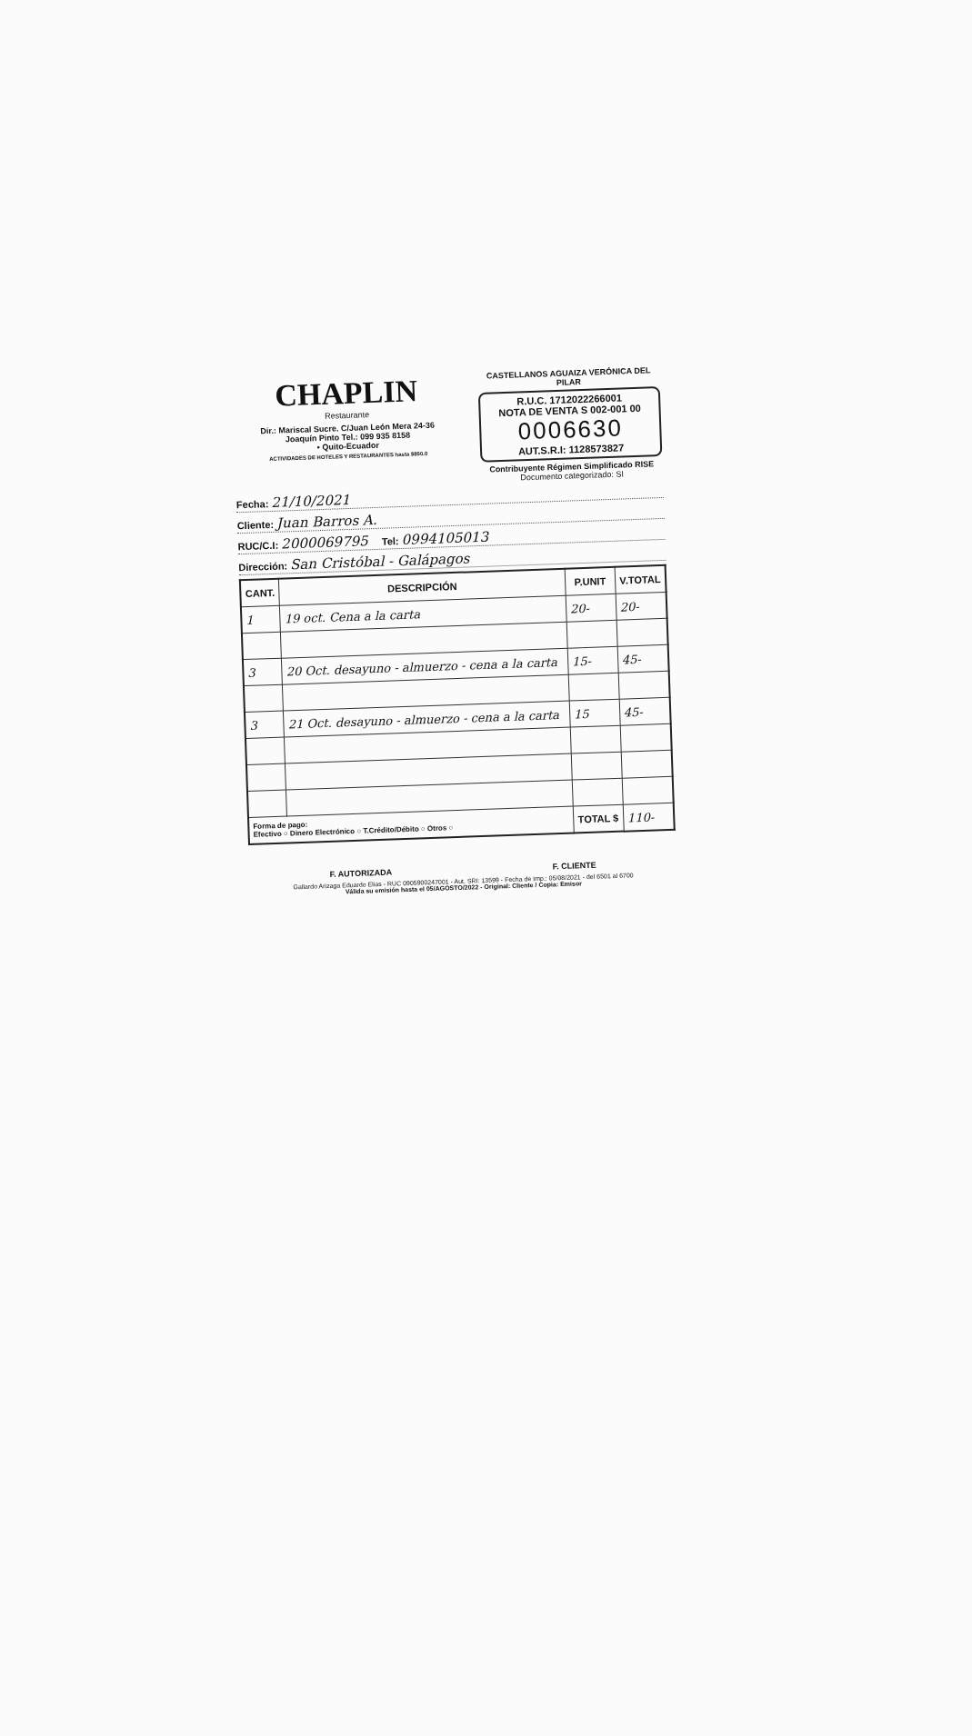CHAPLIN
Restaurante
Dir.: Mariscal Sucre. C/Juan León Mera 24-36
Joaquín Pinto Tel.: 099 935 8158
• Quito-Ecuador
ACTIVIDADES DE HOTELES Y RESTAURANTES hasta $850.0
CASTELLANOS AGUAIZA VERÓNICA DEL PILAR
R.U.C. 1712022266001
NOTA DE VENTA S 002-001 00
0006630
AUT.S.R.I: 1128573827
Contribuyente Régimen Simplificado RISE
Documento categorizado: SI
Fecha: 21/10/2021
Cliente: Juan Barros A.
RUC/C.I: 2000069795 Tel: 0994105013
Dirección: San Cristóbal - Galápagos
| CANT. | DESCRIPCIÓN | P.UNIT | V.TOTAL |
| --- | --- | --- | --- |
| 1 | 19 oct. Cena a la carta | 20- | 20- |
| 3 | 20 Oct. desayuno - almuerzo - cena a la carta | 15- | 45- |
| 3 | 21 Oct. desayuno - almuerzo - cena a la carta | 15 | 45- |
| Forma de pago: Efectivo ○ Dinero Electrónico ○ T.Crédito/Débito ○ Otros ○ | | TOTAL $ | 110- |
F. AUTORIZADA F. CLIENTE
Gallardo Arizaga Eduardo Elias - RUC 0905900247001 - Aut. SRI: 13599 - Fecha de Imp.: 05/08/2021 - del 6501 al 6700
Válida su emisión hasta el 05/AGOSTO/2022 - Original: Cliente / Copia: Emisor